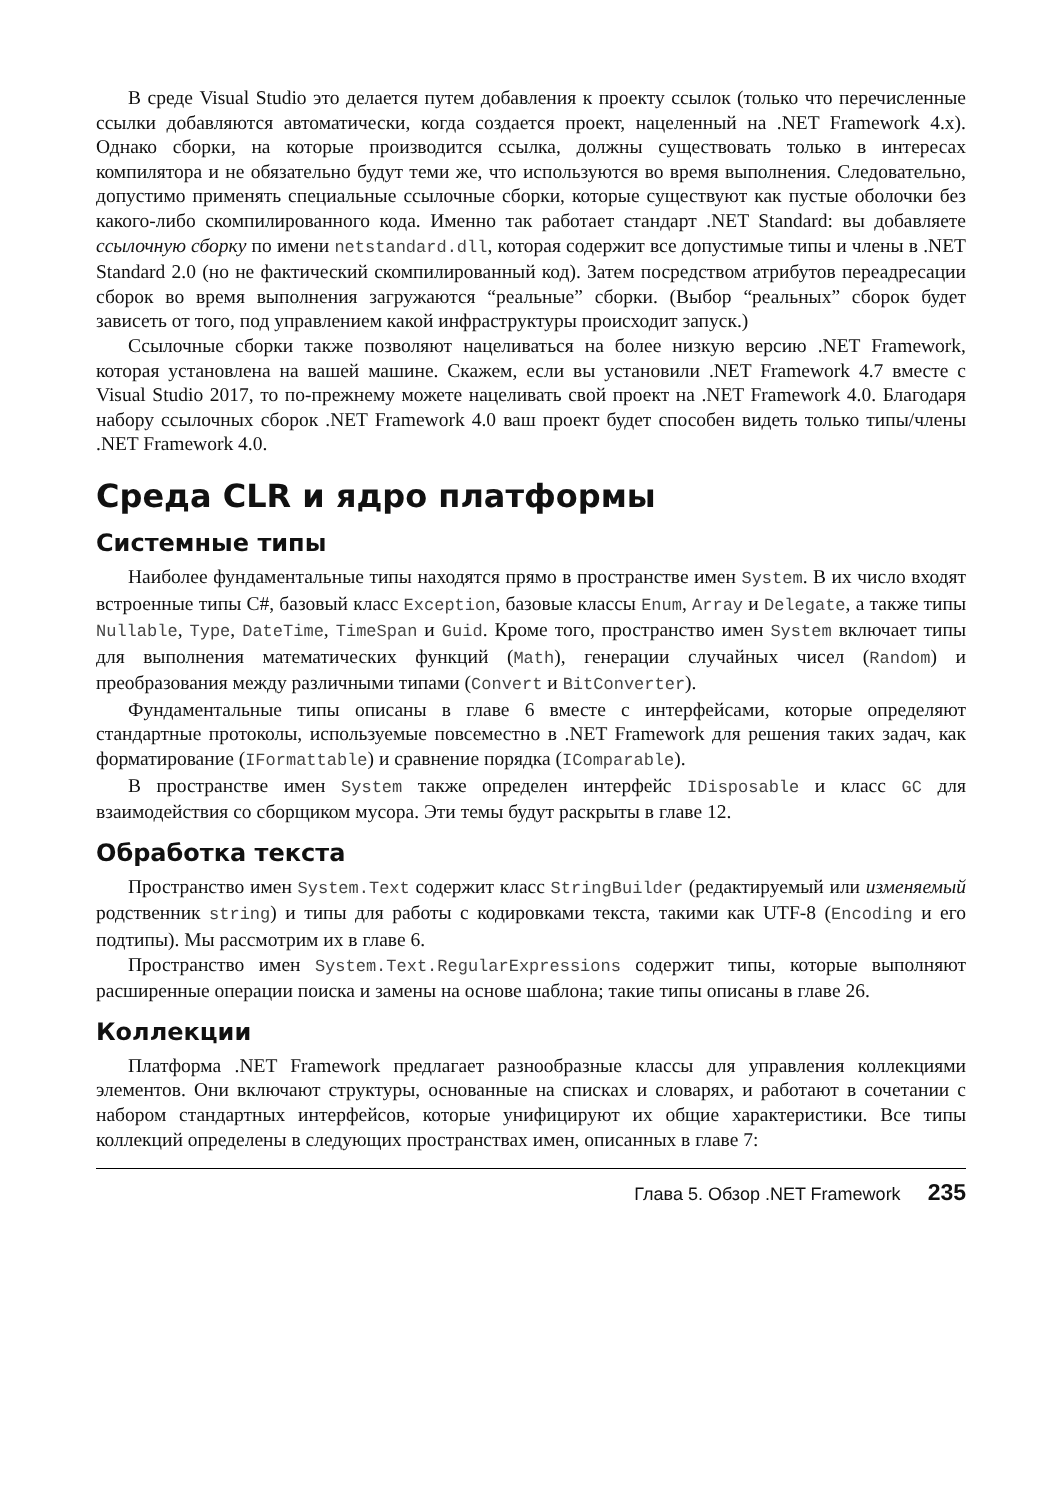В среде Visual Studio это делается путем добавления к проекту ссылок (только что перечисленные ссылки добавляются автоматически, когда создается проект, нацеленный на .NET Framework 4.x). Однако сборки, на которые производится ссылка, должны существовать только в интересах компилятора и не обязательно будут теми же, что используются во время выполнения. Следовательно, допустимо применять специальные ссылочные сборки, которые существуют как пустые оболочки без какого-либо скомпилированного кода. Именно так работает стандарт .NET Standard: вы добавляете ссылочную сборку по имени netstandard.dll, которая содержит все допустимые типы и члены в .NET Standard 2.0 (но не фактический скомпилированный код). Затем посредством атрибутов переадресации сборок во время выполнения загружаются “реальные” сборки. (Выбор “реальных” сборок будет зависеть от того, под управлением какой инфраструктуры происходит запуск.)
Ссылочные сборки также позволяют нацеливаться на более низкую версию .NET Framework, которая установлена на вашей машине. Скажем, если вы установили .NET Framework 4.7 вместе с Visual Studio 2017, то по-прежнему можете нацеливать свой проект на .NET Framework 4.0. Благодаря набору ссылочных сборок .NET Framework 4.0 ваш проект будет способен видеть только типы/члены .NET Framework 4.0.
Среда CLR и ядро платформы
Системные типы
Наиболее фундаментальные типы находятся прямо в пространстве имен System. В их число входят встроенные типы C#, базовый класс Exception, базовые классы Enum, Array и Delegate, а также типы Nullable, Type, DateTime, TimeSpan и Guid. Кроме того, пространство имен System включает типы для выполнения математических функций (Math), генерации случайных чисел (Random) и преобразования между различными типами (Convert и BitConverter).
Фундаментальные типы описаны в главе 6 вместе с интерфейсами, которые определяют стандартные протоколы, используемые повсеместно в .NET Framework для решения таких задач, как форматирование (IFormattable) и сравнение порядка (IComparable).
В пространстве имен System также определен интерфейс IDisposable и класс GC для взаимодействия со сборщиком мусора. Эти темы будут раскрыты в главе 12.
Обработка текста
Пространство имен System.Text содержит класс StringBuilder (редактируемый или изменяемый родственник string) и типы для работы с кодировками текста, такими как UTF-8 (Encoding и его подтипы). Мы рассмотрим их в главе 6.
Пространство имен System.Text.RegularExpressions содержит типы, которые выполняют расширенные операции поиска и замены на основе шаблона; такие типы описаны в главе 26.
Коллекции
Платформа .NET Framework предлагает разнообразные классы для управления коллекциями элементов. Они включают структуры, основанные на списках и словарях, и работают в сочетании с набором стандартных интерфейсов, которые унифицируют их общие характеристики. Все типы коллекций определены в следующих пространствах имен, описанных в главе 7:
Глава 5. Обзор .NET Framework 235